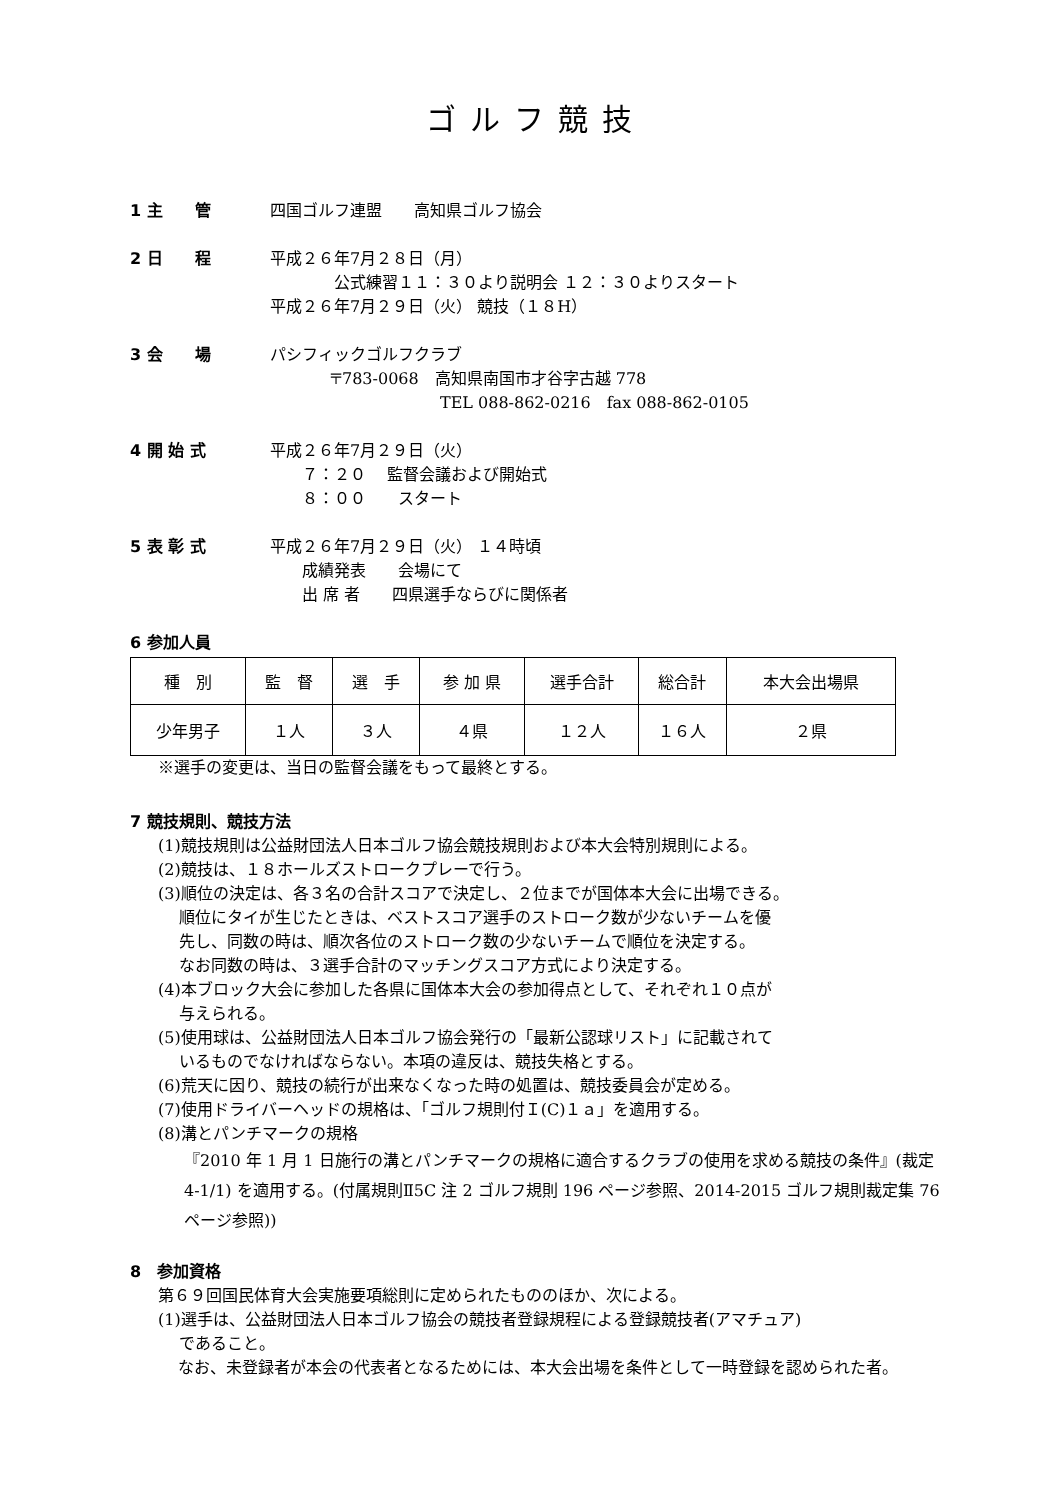ゴルフ競技
1 主　　管 四国ゴルフ連盟　　高知県ゴルフ協会
2 日　　程 平成２６年7月２８日（月）
公式練習１１：３０より説明会 １２：３０よりスタート
平成２６年7月２９日（火） 競技（１８H）
3 会　　場 パシフィックゴルフクラブ
〒783-0068　高知県南国市才谷字古越 778
TEL 088-862-0216　fax 088-862-0105
4 開 始 式 平成２６年7月２９日（火）
　　７：２０　 監督会議および開始式
　　８：００　　スタート
5 表 彰 式 平成２６年7月２９日（火） １４時頃
　　成績発表　　会場にて
　　出 席 者　　四県選手ならびに関係者
6 参加人員
| 種 別 | 監 督 | 選 手 | 参 加 県 | 選手合計 | 総合計 | 本大会出場県 |
| --- | --- | --- | --- | --- | --- | --- |
| 少年男子 | １人 | ３人 | ４県 | １２人 | １６人 | ２県 |
※選手の変更は、当日の監督会議をもって最終とする。
7 競技規則、競技方法
(1)競技規則は公益財団法人日本ゴルフ協会競技規則および本大会特別規則による。
(2)競技は、１８ホールズストロークプレーで行う。
(3)順位の決定は、各３名の合計スコアで決定し、２位までが国体本大会に出場できる。
　 順位にタイが生じたときは、ベストスコア選手のストローク数が少ないチームを優
　 先し、同数の時は、順次各位のストローク数の少ないチームで順位を決定する。
　 なお同数の時は、３選手合計のマッチングスコア方式により決定する。
(4)本ブロック大会に参加した各県に国体本大会の参加得点として、それぞれ１０点が
　 与えられる。
(5)使用球は、公益財団法人日本ゴルフ協会発行の「最新公認球リスト」に記載されて
　 いるものでなければならない。本項の違反は、競技失格とする。
(6)荒天に因り、競技の続行が出来なくなった時の処置は、競技委員会が定める。
(7)使用ドライバーヘッドの規格は、「ゴルフ規則付Ｉ(C)１ａ」を適用する。
(8)溝とパンチマークの規格
『2010 年 1 月 1 日施行の溝とパンチマークの規格に適合するクラブの使用を求める競技の条件』(裁定 4-1/1) を適用する。(付属規則Ⅱ5C 注 2 ゴルフ規則 196 ページ参照、2014-2015 ゴルフ規則裁定集 76ページ参照))
8　参加資格
第６９回国民体育大会実施要項総則に定められたもののほか、次による。
(1)選手は、公益財団法人日本ゴルフ協会の競技者登録規程による登録競技者(アマチュア)
　 であること。
なお、未登録者が本会の代表者となるためには、本大会出場を条件として一時登録を認められた者。